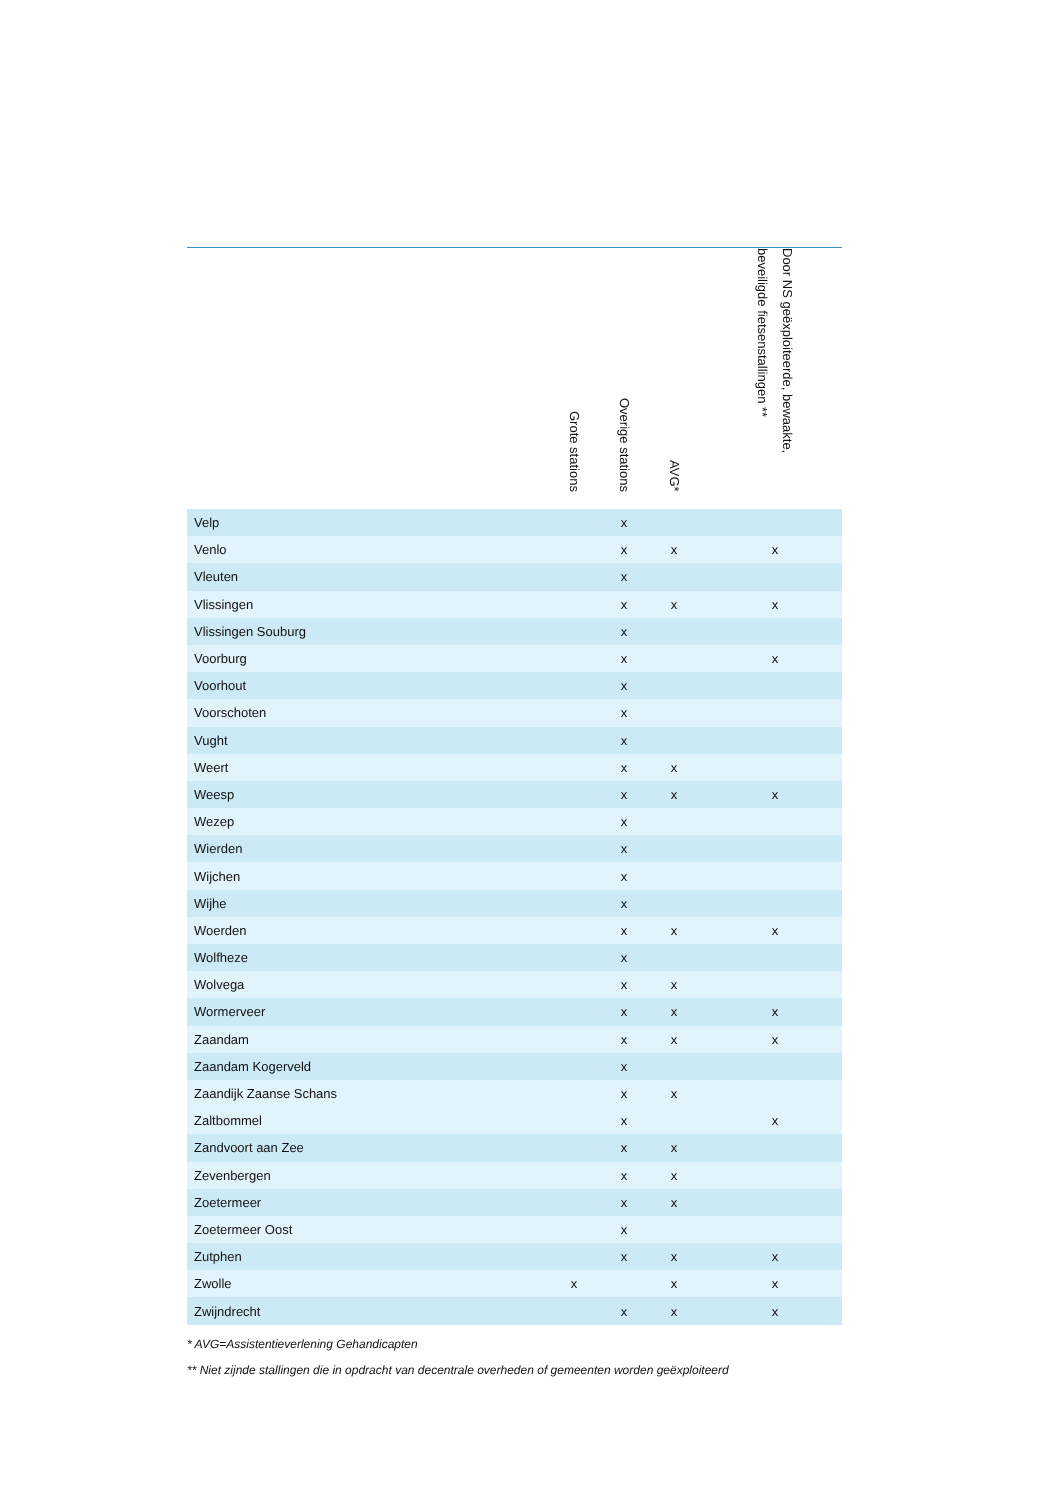| | Grote stations | Overige stations | AVG* | | Door NS geëxploiteerde, bewaakte, beveiligde fietsenstallingen ** | |
| --- | --- | --- | --- | --- | --- | --- |
| Velp | | x | | | | |
| Venlo | | x | x | | x | |
| Vleuten | | x | | | | |
| Vlissingen | | x | x | | x | |
| Vlissingen Souburg | | x | | | | |
| Voorburg | | x | | | x | |
| Voorhout | | x | | | | |
| Voorschoten | | x | | | | |
| Vught | | x | | | | |
| Weert | | x | x | | | |
| Weesp | | x | x | | x | |
| Wezep | | x | | | | |
| Wierden | | x | | | | |
| Wijchen | | x | | | | |
| Wijhe | | x | | | | |
| Woerden | | x | x | | x | |
| Wolfheze | | x | | | | |
| Wolvega | | x | x | | | |
| Wormerveer | | x | x | | x | |
| Zaandam | | x | x | | x | |
| Zaandam Kogerveld | | x | | | | |
| Zaandijk Zaanse Schans | | x | x | | | |
| Zaltbommel | | x | | | x | |
| Zandvoort aan Zee | | x | x | | | |
| Zevenbergen | | x | x | | | |
| Zoetermeer | | x | x | | | |
| Zoetermeer Oost | | x | | | | |
| Zutphen | | x | x | | x | |
| Zwolle | x | | x | | x | |
| Zwijndrecht | | x | x | | x | |
* AVG=Assistentieverlening Gehandicapten
** Niet zijnde stallingen die in opdracht van decentrale overheden of gemeenten worden geëxploiteerd